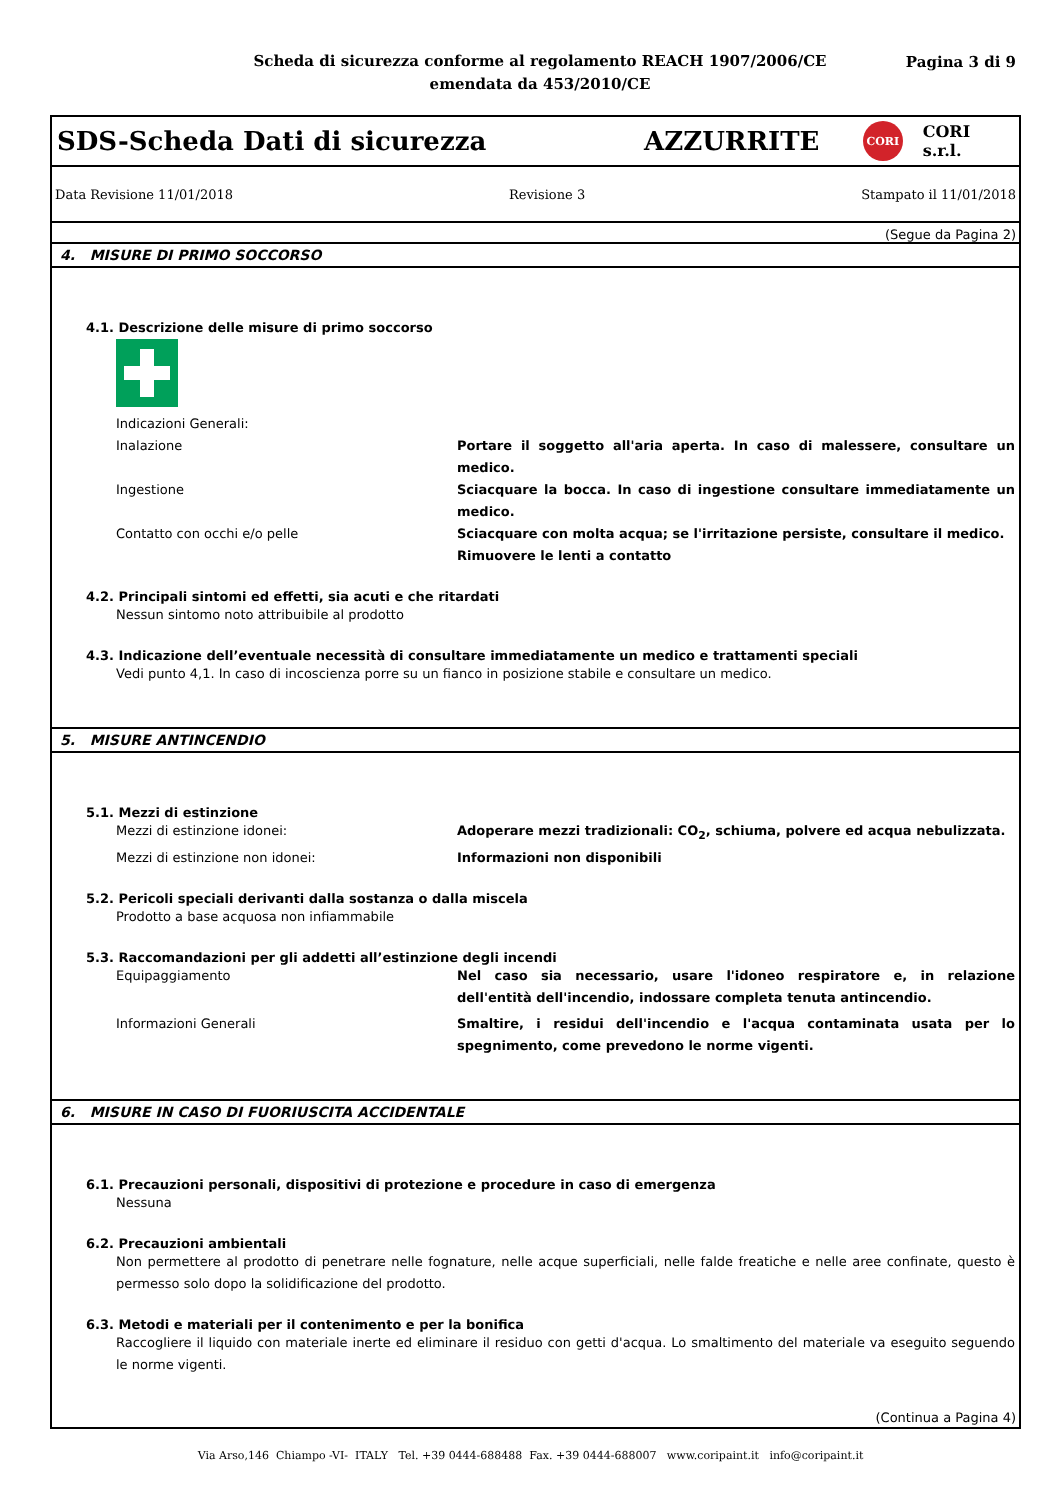Scheda di sicurezza conforme al regolamento REACH 1907/2006/CE
emendata da 453/2010/CE
Pagina 3 di 9
SDS-Scheda Dati di sicurezza AZZURRITE CORI CORI s.r.l.
Data Revisione 11/01/2018 Revisione 3 Stampato il 11/01/2018
(Segue da Pagina 2)
4. MISURE DI PRIMO SOCCORSO
4.1. Descrizione delle misure di primo soccorso
Indicazioni Generali:
Inalazione Portare il soggetto all'aria aperta. In caso di malessere, consultare un medico.
Ingestione Sciacquare la bocca. In caso di ingestione consultare immediatamente un medico.
Contatto con occhi e/o pelle Sciacquare con molta acqua; se l'irritazione persiste, consultare il medico.
Rimuovere le lenti a contatto
4.2. Principali sintomi ed effetti, sia acuti e che ritardati
Nessun sintomo noto attribuibile al prodotto
4.3. Indicazione dell’eventuale necessità di consultare immediatamente un medico e trattamenti speciali
Vedi punto 4,1. In caso di incoscienza porre su un fianco in posizione stabile e consultare un medico.
5. MISURE ANTINCENDIO
5.1. Mezzi di estinzione
Mezzi di estinzione idonei: Adoperare mezzi tradizionali: CO<sub>2</sub>, schiuma, polvere ed acqua nebulizzata.
Mezzi di estinzione non idonei: Informazioni non disponibili
5.2. Pericoli speciali derivanti dalla sostanza o dalla miscela
Prodotto a base acquosa non infiammabile
5.3. Raccomandazioni per gli addetti all’estinzione degli incendi
Equipaggiamento Nel caso sia necessario, usare l'idoneo respiratore e, in relazione dell'entità dell'incendio, indossare completa tenuta antincendio.
Informazioni Generali Smaltire, i residui dell'incendio e l'acqua contaminata usata per lo spegnimento, come prevedono le norme vigenti.
6. MISURE IN CASO DI FUORIUSCITA ACCIDENTALE
6.1. Precauzioni personali, dispositivi di protezione e procedure in caso di emergenza
Nessuna
6.2. Precauzioni ambientali
Non permettere al prodotto di penetrare nelle fognature, nelle acque superficiali, nelle falde freatiche e nelle aree confinate, questo è permesso solo dopo la solidificazione del prodotto.
6.3. Metodi e materiali per il contenimento e per la bonifica
Raccogliere il liquido con materiale inerte ed eliminare il residuo con getti d'acqua. Lo smaltimento del materiale va eseguito seguendo le norme vigenti.
(Continua a Pagina 4)
Via Arso,146 Chiampo -VI- ITALY Tel. +39 0444-688488 Fax. +39 0444-688007 www.coripaint.it info@coripaint.it